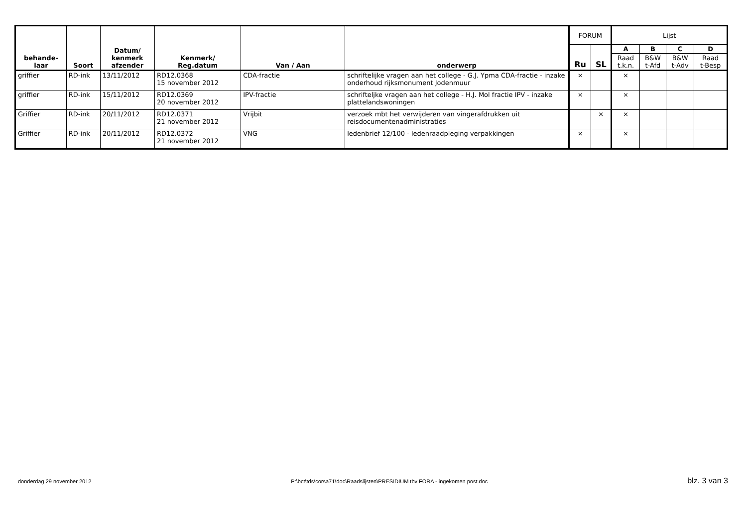| behande- laar | Soort | Datum/ kenmerk afzender | Kenmerk/ Reg.datum | Van / Aan | onderwerp | FORUM | | Lijst | | | |
| --- | --- | --- | --- | --- | --- | --- | --- | --- | --- | --- | --- |
| | | | | | | Ru | SL | A | B | C | D |
| | | | | | | | | Raad t.k.n. | B&W t-Afd | B&W t-Adv | Raad t-Besp |
| griffier | RD-ink | 13/11/2012 | RD12.0368 15 november 2012 | CDA-fractie | schriftelijke vragen aan het college - G.J. Ypma CDA-fractie - inzake onderhoud rijksmonument Jodenmuur | × | | × | | | |
| griffier | RD-ink | 15/11/2012 | RD12.0369 20 november 2012 | IPV-fractie | schrifteljke vragen aan het college - H.J. Mol fractie IPV - inzake plattelandswoningen | × | | × | | | |
| Griffier | RD-ink | 20/11/2012 | RD12.0371 21 november 2012 | Vrijbit | verzoek mbt het verwijderen van vingerafdrukken uit reisdocumentenadministraties | | × | × | | | |
| Griffier | RD-ink | 20/11/2012 | RD12.0372 21 november 2012 | VNG | ledenbrief 12/100 - ledenraadpleging verpakkingen | × | | × | | | |
donderdag 29 november 2012 P:\bct\tds\corsa71\doc\Raadslijsten\PRESIDIUM tbv FORA - ingekomen post.doc blz. 3 van 3